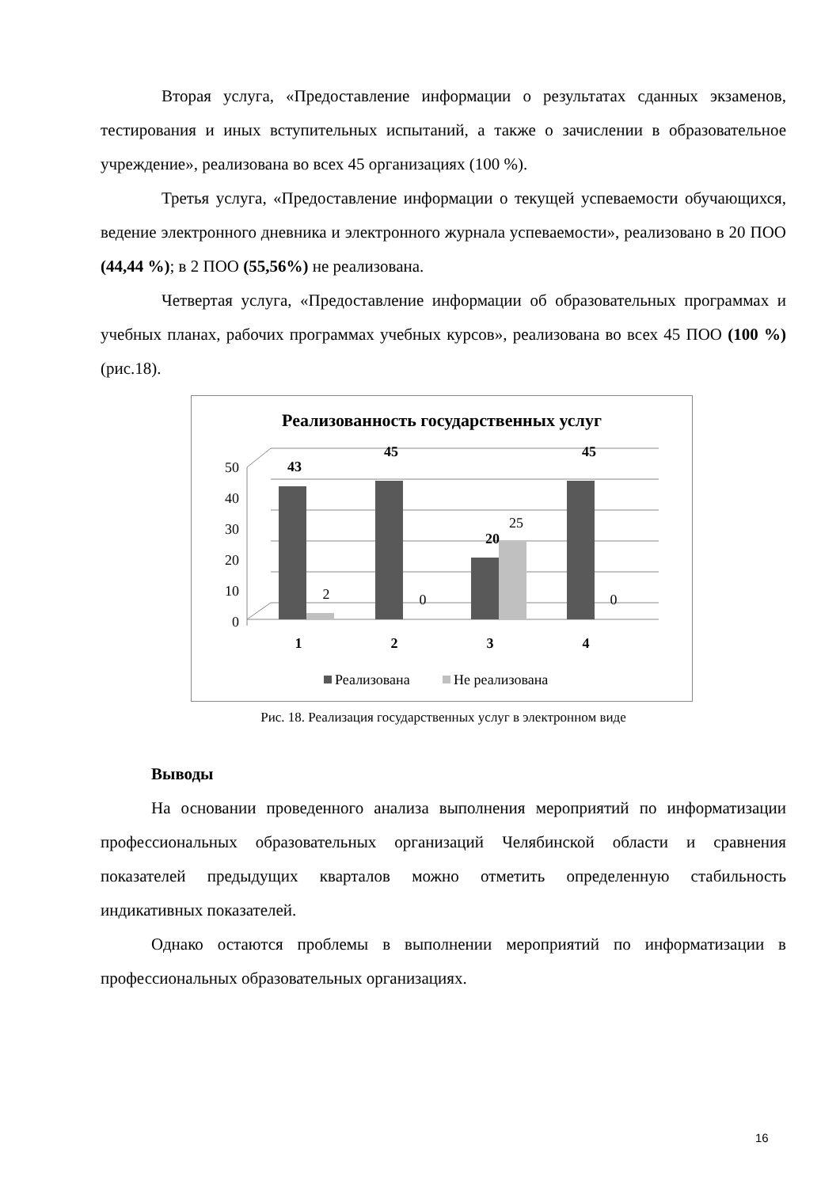Вторая услуга, «Предоставление информации о результатах сданных экзаменов, тестирования и иных вступительных испытаний, а также о зачислении в образовательное учреждение», реализована во всех 45 организациях (100 %).
Третья услуга, «Предоставление информации о текущей успеваемости обучающихся, ведение электронного дневника и электронного журнала успеваемости», реализовано в 20 ПОО (44,44 %); в 2 ПОО (55,56%) не реализована.
Четвертая услуга, «Предоставление информации об образовательных программах и учебных планах, рабочих программах учебных курсов», реализована во всех 45 ПОО (100 %) (рис.18).
Реализованность государственных услуг
50
40
30
20
10
0
43
45
20
45
1
2
3
4
2
0
25
0
Реализована
Не реализована
Рис. 18. Реализация государственных услуг в электронном виде
Выводы
На основании проведенного анализа выполнения мероприятий по информатизации профессиональных образовательных организаций Челябинской области и сравнения показателей предыдущих кварталов можно отметить определенную стабильность индикативных показателей.
Однако остаются проблемы в выполнении мероприятий по информатизации в профессиональных образовательных организациях.
16